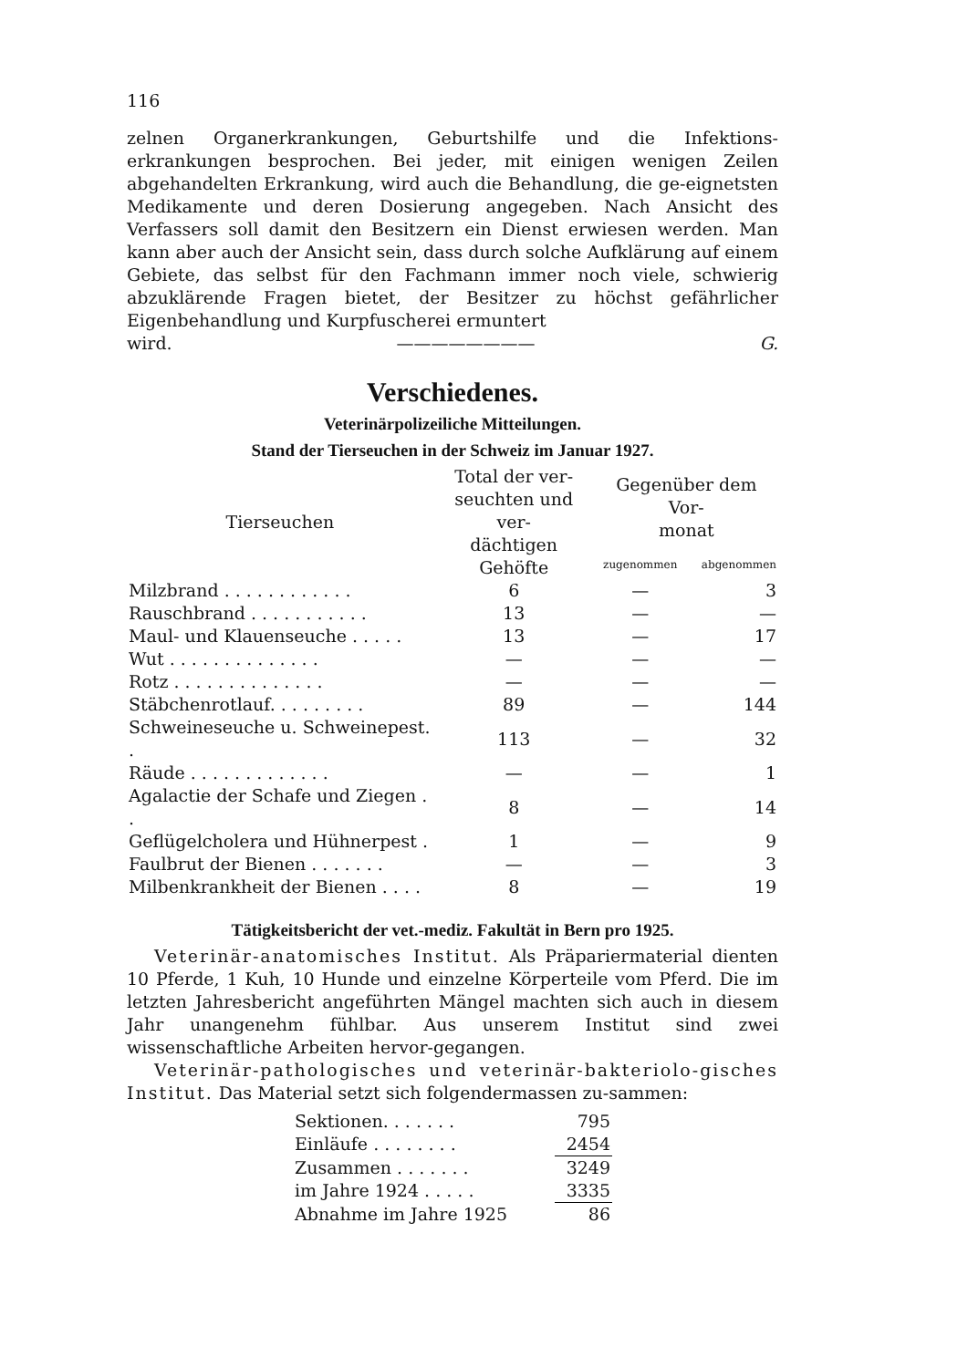116
zelnen Organerkrankungen, Geburtshilfe und die Infektions-erkrankungen besprochen. Bei jeder, mit einigen wenigen Zeilen abgehandelten Erkrankung, wird auch die Behandlung, die ge-eignetsten Medikamente und deren Dosierung angegeben. Nach Ansicht des Verfassers soll damit den Besitzern ein Dienst erwiesen werden. Man kann aber auch der Ansicht sein, dass durch solche Aufklärung auf einem Gebiete, das selbst für den Fachmann immer noch viele, schwierig abzuklärende Fragen bietet, der Besitzer zu höchst gefährlicher Eigenbehandlung und Kurpfuscherei ermuntert
wird. ———————— G.
Verschiedenes.
Veterinärpolizeiliche Mitteilungen.
Stand der Tierseuchen in der Schweiz im Januar 1927.
| Tierseuchen | Total der ver- seuchten und ver- dächtigen Gehöfte | Gegenüber dem Vor- monat | |
| --- | --- | --- | --- |
| | | zugenommen | abgenommen |
| Milzbrand . . . . . . . . . . . . | 6 | — | 3 |
| Rauschbrand . . . . . . . . . . . | 13 | — | — |
| Maul- und Klauenseuche . . . . . | 13 | — | 17 |
| Wut . . . . . . . . . . . . . . | — | — | — |
| Rotz . . . . . . . . . . . . . . | — | — | — |
| Stäbchenrotlauf. . . . . . . . . | 89 | — | 144 |
| Schweineseuche u. Schweinepest. . | 113 | — | 32 |
| Räude . . . . . . . . . . . . . | — | — | 1 |
| Agalactie der Schafe und Ziegen . . | 8 | — | 14 |
| Geflügelcholera und Hühnerpest . | 1 | — | 9 |
| Faulbrut der Bienen . . . . . . . | — | — | 3 |
| Milbenkrankheit der Bienen . . . . | 8 | — | 19 |
Tätigkeitsbericht der vet.-mediz. Fakultät in Bern pro 1925.
Veterinär-anatomisches Institut. Als Präpariermaterial dienten 10 Pferde, 1 Kuh, 10 Hunde und einzelne Körperteile vom Pferd. Die im letzten Jahresbericht angeführten Mängel machten sich auch in diesem Jahr unangenehm fühlbar. Aus unserem Institut sind zwei wissenschaftliche Arbeiten hervor-gegangen.
Veterinär-pathologisches und veterinär-bakteriolo-gisches Institut. Das Material setzt sich folgendermassen zu-sammen:
| Sektionen. . . . . . . | 795 |
| Einläufe . . . . . . . . | 2454 |
| Zusammen . . . . . . . | 3249 |
| im Jahre 1924 . . . . . | 3335 |
| Abnahme im Jahre 1925 | 86 |